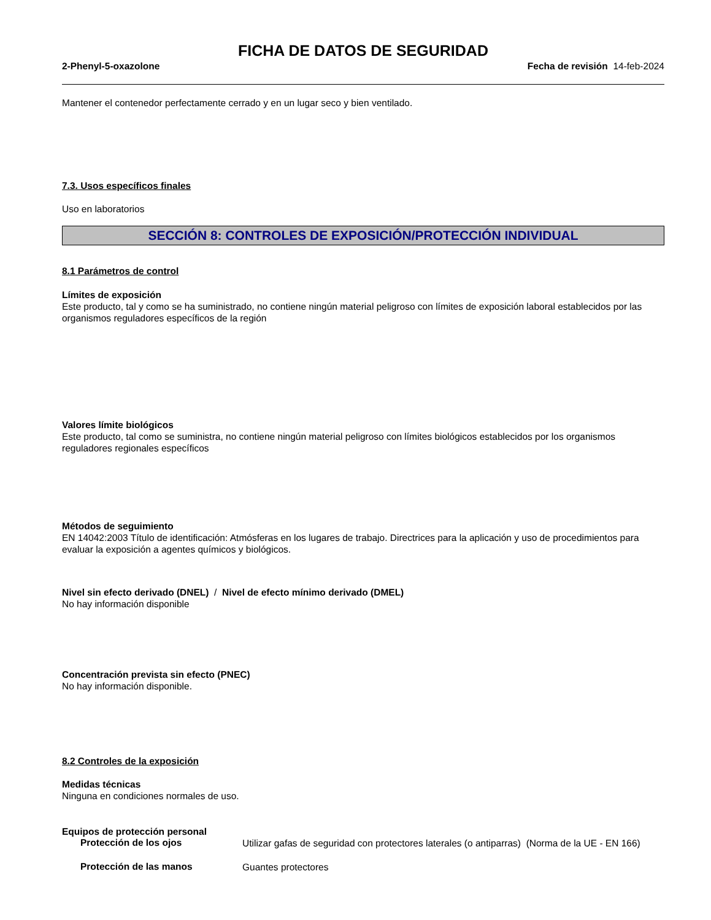FICHA DE DATOS DE SEGURIDAD
2-Phenyl-5-oxazolone Fecha de revisión 14-feb-2024
Mantener el contenedor perfectamente cerrado y en un lugar seco y bien ventilado.
7.3. Usos específicos finales
Uso en laboratorios
SECCIÓN 8: CONTROLES DE EXPOSICIÓN/PROTECCIÓN INDIVIDUAL
8.1 Parámetros de control
Límites de exposición
Este producto, tal y como se ha suministrado, no contiene ningún material peligroso con límites de exposición laboral establecidos por las organismos reguladores específicos de la región
Valores límite biológicos
Este producto, tal como se suministra, no contiene ningún material peligroso con límites biológicos establecidos por los organismos reguladores regionales específicos
Métodos de seguimiento
EN 14042:2003 Título de identificación: Atmósferas en los lugares de trabajo. Directrices para la aplicación y uso de procedimientos para evaluar la exposición a agentes químicos y biológicos.
Nivel sin efecto derivado (DNEL) / Nivel de efecto mínimo derivado (DMEL)
No hay información disponible
Concentración prevista sin efecto (PNEC)
No hay información disponible.
8.2 Controles de la exposición
Medidas técnicas
Ninguna en condiciones normales de uso.
Equipos de protección personal
Protección de los ojos
Utilizar gafas de seguridad con protectores laterales (o antiparras) (Norma de la UE - EN 166)
Protección de las manos
Guantes protectores